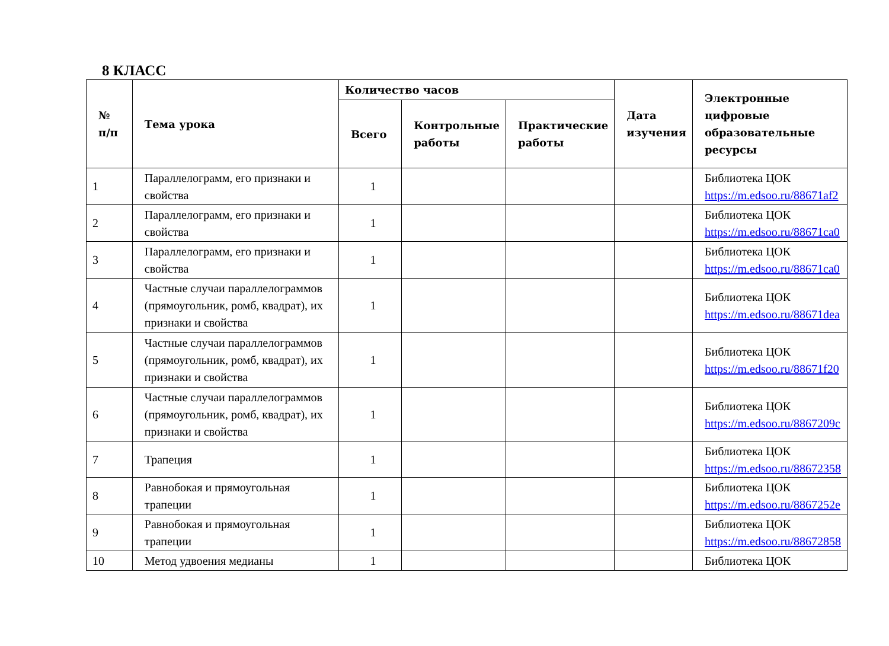8 КЛАСС
| № п/п | Тема урока | Количество часов | | | Дата изучения | Электронные цифровые образовательные ресурсы |
| --- | --- | --- | --- | --- | --- | --- |
| | | Всего | Контрольные работы | Практические работы | | |
| 1 | Параллелограмм, его признаки и свойства | 1 | | | | Библиотека ЦОК https://m.edsoo.ru/88671af2 |
| 2 | Параллелограмм, его признаки и свойства | 1 | | | | Библиотека ЦОК https://m.edsoo.ru/88671ca0 |
| 3 | Параллелограмм, его признаки и свойства | 1 | | | | Библиотека ЦОК https://m.edsoo.ru/88671ca0 |
| 4 | Частные случаи параллелограммов (прямоугольник, ромб, квадрат), их признаки и свойства | 1 | | | | Библиотека ЦОК https://m.edsoo.ru/88671dea |
| 5 | Частные случаи параллелограммов (прямоугольник, ромб, квадрат), их признаки и свойства | 1 | | | | Библиотека ЦОК https://m.edsoo.ru/88671f20 |
| 6 | Частные случаи параллелограммов (прямоугольник, ромб, квадрат), их признаки и свойства | 1 | | | | Библиотека ЦОК https://m.edsoo.ru/8867209c |
| 7 | Трапеция | 1 | | | | Библиотека ЦОК https://m.edsoo.ru/88672358 |
| 8 | Равнобокая и прямоугольная трапеции | 1 | | | | Библиотека ЦОК https://m.edsoo.ru/8867252e |
| 9 | Равнобокая и прямоугольная трапеции | 1 | | | | Библиотека ЦОК https://m.edsoo.ru/88672858 |
| 10 | Метод удвоения медианы | 1 | | | | Библиотека ЦОК |